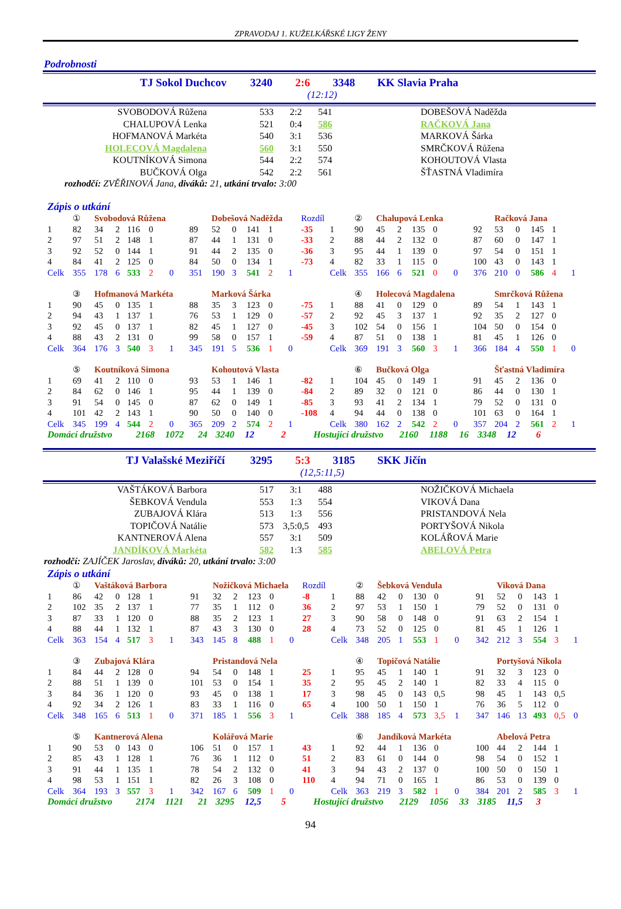ZPRAVODAJ 1. KUŽELKÁŘSKÉ LIGY ŽENY
Podrobnosti
TJ Sokol Duchcov 3240 2:6 3348 KK Slavia Praha
(12:12)
| | SVOBODOVÁ Růžena | 533 | 2:2 | 541 | | DOBEŠOVÁ Naděžda |
| | CHALUPOVÁ Lenka | 521 | 0:4 | 586 | | RAČKOVÁ Jana |
| | HOFMANOVÁ Markéta | 540 | 3:1 | 536 | | MARKOVÁ Šárka |
| | HOLECOVÁ Magdalena | 560 | 3:1 | 550 | | SMRČKOVÁ Růžena |
| | KOUTNÍKOVÁ Simona | 544 | 2:2 | 574 | | KOHOUTOVÁ Vlasta |
| | BUČKOVÁ Olga | 542 | 2:2 | 561 | | ŠŤASTNÁ Vladimíra |
rozhodčí: ZVĚŘINOVÁ Jana, diváků: 21, utkání trvalo: 3:00
Zápis o utkání
| | ① | Svobodová Růžena | | | | | | Dobešová Naděžda | | | | | Rozdíl | | ② | Chalupová Lenka | | | | | | Račková Jana | | | | |
| 1 | 82 | 34 | 2 | 116 | 0 | | 89 | 52 | 0 | 141 | 1 | | -35 | 1 | 90 | 45 | 2 | 135 | 0 | | 92 | 53 | 0 | 145 | 1 | |
| 2 | 97 | 51 | 2 | 148 | 1 | | 87 | 44 | 1 | 131 | 0 | | -33 | 2 | 88 | 44 | 2 | 132 | 0 | | 87 | 60 | 0 | 147 | 1 | |
| 3 | 92 | 52 | 0 | 144 | 1 | | 91 | 44 | 2 | 135 | 0 | | -36 | 3 | 95 | 44 | 1 | 139 | 0 | | 97 | 54 | 0 | 151 | 1 | |
| 4 | 84 | 41 | 2 | 125 | 0 | | 84 | 50 | 0 | 134 | 1 | | -73 | 4 | 82 | 33 | 1 | 115 | 0 | | 100 | 43 | 0 | 143 | 1 | |
| Celk | 355 | 178 | 6 | 533 | 2 | 0 | 351 | 190 | 3 | 541 | 2 | 1 | | Celk | 355 | 166 | 6 | 521 | 0 | 0 | 376 | 210 | 0 | 586 | 4 | 1 |
| | ③ | Hofmanová Markéta | | | | | | Marková Šárka | | | | | | | ④ | Holecová Magdalena | | | | | | Smrčková Růžena | | | | |
| 1 | 90 | 45 | 0 | 135 | 1 | | 88 | 35 | 3 | 123 | 0 | | -75 | 1 | 88 | 41 | 0 | 129 | 0 | | 89 | 54 | 1 | 143 | 1 | |
| 2 | 94 | 43 | 1 | 137 | 1 | | 76 | 53 | 1 | 129 | 0 | | -57 | 2 | 92 | 45 | 3 | 137 | 1 | | 92 | 35 | 2 | 127 | 0 | |
| 3 | 92 | 45 | 0 | 137 | 1 | | 82 | 45 | 1 | 127 | 0 | | -45 | 3 | 102 | 54 | 0 | 156 | 1 | | 104 | 50 | 0 | 154 | 0 | |
| 4 | 88 | 43 | 2 | 131 | 0 | | 99 | 58 | 0 | 157 | 1 | | -59 | 4 | 87 | 51 | 0 | 138 | 1 | | 81 | 45 | 1 | 126 | 0 | |
| Celk | 364 | 176 | 3 | 540 | 3 | 1 | 345 | 191 | 5 | 536 | 1 | 0 | | Celk | 369 | 191 | 3 | 560 | 3 | 1 | 366 | 184 | 4 | 550 | 1 | 0 |
| | ⑤ | Koutníková Simona | | | | | | Kohoutová Vlasta | | | | | | | ⑥ | Bučková Olga | | | | | | Šťastná Vladimíra | | | | |
| 1 | 69 | 41 | 2 | 110 | 0 | | 93 | 53 | 1 | 146 | 1 | | -82 | 1 | 104 | 45 | 0 | 149 | 1 | | 91 | 45 | 2 | 136 | 0 | |
| 2 | 84 | 62 | 0 | 146 | 1 | | 95 | 44 | 1 | 139 | 0 | | -84 | 2 | 89 | 32 | 0 | 121 | 0 | | 86 | 44 | 0 | 130 | 1 | |
| 3 | 91 | 54 | 0 | 145 | 0 | | 87 | 62 | 0 | 149 | 1 | | -85 | 3 | 93 | 41 | 2 | 134 | 1 | | 79 | 52 | 0 | 131 | 0 | |
| 4 | 101 | 42 | 2 | 143 | 1 | | 90 | 50 | 0 | 140 | 0 | | -108 | 4 | 94 | 44 | 0 | 138 | 0 | | 101 | 63 | 0 | 164 | 1 | |
| Celk | 345 | 199 | 4 | 544 | 2 | 0 | 365 | 209 | 2 | 574 | 2 | 1 | | Celk | 380 | 162 | 2 | 542 | 2 | 0 | 357 | 204 | 2 | 561 | 2 | 1 |
Domácí družstvo 2168 1072 24 3240 12 2 Hostující družstvo 2160 1188 16 3348 12 6
TJ Valašské Meziříčí 3295 5:3 3185 SKK Jičín
(12,5:11,5)
| | VAŠTÁKOVÁ Barbora | 517 | 3:1 | 488 | | NOŽIČKOVÁ Michaela |
| | ŠEBKOVÁ Vendula | 553 | 1:3 | 554 | | VIKOVÁ Dana |
| | ZUBAJOVÁ Klára | 513 | 1:3 | 556 | | PRISTANDOVÁ Nela |
| | TOPIČOVÁ Natálie | 573 | 3,5:0,5 | 493 | | PORTYŠOVÁ Nikola |
| | KANTNEROVÁ Alena | 557 | 3:1 | 509 | | KOLÁŘOVÁ Marie |
| | JANDÍKOVÁ Markéta | 582 | 1:3 | 585 | | ABELOVÁ Petra |
rozhodčí: ZAJÍČEK Jaroslav, diváků: 20, utkání trvalo: 3:00
Zápis o utkání
| | ① | Vaštáková Barbora | | | | | | Nožičková Michaela | | | | | Rozdíl | | ② | Šebková Vendula | | | | | | Viková Dana | | | | |
| 1 | 86 | 42 | 0 | 128 | 1 | | 91 | 32 | 2 | 123 | 0 | | -8 | 1 | 88 | 42 | 0 | 130 | 0 | | 91 | 52 | 0 | 143 | 1 | |
| 2 | 102 | 35 | 2 | 137 | 1 | | 77 | 35 | 1 | 112 | 0 | | 36 | 2 | 97 | 53 | 1 | 150 | 1 | | 79 | 52 | 0 | 131 | 0 | |
| 3 | 87 | 33 | 1 | 120 | 0 | | 88 | 35 | 2 | 123 | 1 | | 27 | 3 | 90 | 58 | 0 | 148 | 0 | | 91 | 63 | 2 | 154 | 1 | |
| 4 | 88 | 44 | 1 | 132 | 1 | | 87 | 43 | 3 | 130 | 0 | | 28 | 4 | 73 | 52 | 0 | 125 | 0 | | 81 | 45 | 1 | 126 | 1 | |
| Celk | 363 | 154 | 4 | 517 | 3 | 1 | 343 | 145 | 8 | 488 | 1 | 0 | | Celk | 348 | 205 | 1 | 553 | 1 | 0 | 342 | 212 | 3 | 554 | 3 | 1 |
| | ③ | Zubajová Klára | | | | | | Pristandová Nela | | | | | | | ④ | Topičová Natálie | | | | | | Portyšová Nikola | | | | |
| 1 | 84 | 44 | 2 | 128 | 0 | | 94 | 54 | 0 | 148 | 1 | | 25 | 1 | 95 | 45 | 1 | 140 | 1 | | 91 | 32 | 3 | 123 | 0 | |
| 2 | 88 | 51 | 1 | 139 | 0 | | 101 | 53 | 0 | 154 | 1 | | 35 | 2 | 95 | 45 | 2 | 140 | 1 | | 82 | 33 | 4 | 115 | 0 | |
| 3 | 84 | 36 | 1 | 120 | 0 | | 93 | 45 | 0 | 138 | 1 | | 17 | 3 | 98 | 45 | 0 | 143 | 0,5 | | 98 | 45 | 1 | 143 | 0,5 | |
| 4 | 92 | 34 | 2 | 126 | 1 | | 83 | 33 | 1 | 116 | 0 | | 65 | 4 | 100 | 50 | 1 | 150 | 1 | | 76 | 36 | 5 | 112 | 0 | |
| Celk | 348 | 165 | 6 | 513 | 1 | 0 | 371 | 185 | 1 | 556 | 3 | 1 | | Celk | 388 | 185 | 4 | 573 | 3,5 | 1 | 347 | 146 | 13 | 493 | 0,5 | 0 |
| | ⑤ | Kantnerová Alena | | | | | | Kolářová Marie | | | | | | | ⑥ | Jandíková Markéta | | | | | | Abelová Petra | | | | |
| 1 | 90 | 53 | 0 | 143 | 0 | | 106 | 51 | 0 | 157 | 1 | | 43 | 1 | 92 | 44 | 1 | 136 | 0 | | 100 | 44 | 2 | 144 | 1 | |
| 2 | 85 | 43 | 1 | 128 | 1 | | 76 | 36 | 1 | 112 | 0 | | 51 | 2 | 83 | 61 | 0 | 144 | 0 | | 98 | 54 | 0 | 152 | 1 | |
| 3 | 91 | 44 | 1 | 135 | 1 | | 78 | 54 | 2 | 132 | 0 | | 41 | 3 | 94 | 43 | 2 | 137 | 0 | | 100 | 50 | 0 | 150 | 1 | |
| 4 | 98 | 53 | 1 | 151 | 1 | | 82 | 26 | 3 | 108 | 0 | | 110 | 4 | 94 | 71 | 0 | 165 | 1 | | 86 | 53 | 0 | 139 | 0 | |
| Celk | 364 | 193 | 3 | 557 | 3 | 1 | 342 | 167 | 6 | 509 | 1 | 0 | | Celk | 363 | 219 | 3 | 582 | 1 | 0 | 384 | 201 | 2 | 585 | 3 | 1 |
Domácí družstvo 2174 1121 21 3295 12,5 5 Hostující družstvo 2129 1056 33 3185 11,5 3
94